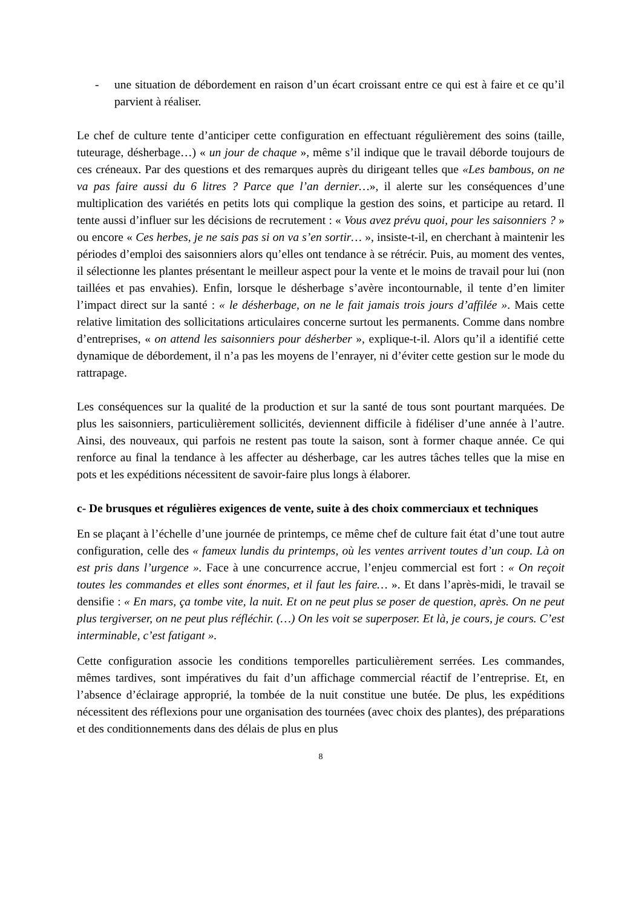- une situation de débordement en raison d’un écart croissant entre ce qui est à faire et ce qu’il parvient à réaliser.
Le chef de culture tente d’anticiper cette configuration en effectuant régulièrement des soins (taille, tuteurage, désherbage…) « un jour de chaque », même s’il indique que le travail déborde toujours de ces créneaux. Par des questions et des remarques auprès du dirigeant telles que «Les bambous, on ne va pas faire aussi du 6 litres ? Parce que l’an dernier…», il alerte sur les conséquences d’une multiplication des variétés en petits lots qui complique la gestion des soins, et participe au retard. Il tente aussi d’influer sur les décisions de recrutement : « Vous avez prévu quoi, pour les saisonniers ? » ou encore « Ces herbes, je ne sais pas si on va s’en sortir… », insiste-t-il, en cherchant à maintenir les périodes d’emploi des saisonniers alors qu’elles ont tendance à se rétrécir. Puis, au moment des ventes, il sélectionne les plantes présentant le meilleur aspect pour la vente et le moins de travail pour lui (non taillées et pas envahies). Enfin, lorsque le désherbage s’avère incontournable, il tente d’en limiter l’impact direct sur la santé : « le désherbage, on ne le fait jamais trois jours d’affilée ». Mais cette relative limitation des sollicitations articulaires concerne surtout les permanents. Comme dans nombre d’entreprises, « on attend les saisonniers pour désherber », explique-t-il. Alors qu’il a identifié cette dynamique de débordement, il n’a pas les moyens de l’enrayer, ni d’éviter cette gestion sur le mode du rattrapage.
Les conséquences sur la qualité de la production et sur la santé de tous sont pourtant marquées. De plus les saisonniers, particulièrement sollicités, deviennent difficile à fidéliser d’une année à l’autre. Ainsi, des nouveaux, qui parfois ne restent pas toute la saison, sont à former chaque année. Ce qui renforce au final la tendance à les affecter au désherbage, car les autres tâches telles que la mise en pots et les expéditions nécessitent de savoir-faire plus longs à élaborer.
c- De brusques et régulières exigences de vente, suite à des choix commerciaux et techniques
En se plaçant à l’échelle d’une journée de printemps, ce même chef de culture fait état d’une tout autre configuration, celle des « fameux lundis du printemps, où les ventes arrivent toutes d’un coup. Là on est pris dans l’urgence ». Face à une concurrence accrue, l’enjeu commercial est fort : « On reçoit toutes les commandes et elles sont énormes, et il faut les faire… ». Et dans l’après-midi, le travail se densifie : « En mars, ça tombe vite, la nuit. Et on ne peut plus se poser de question, après. On ne peut plus tergiverser, on ne peut plus réfléchir. (…) On les voit se superposer. Et là, je cours, je cours. C’est interminable, c’est fatigant ».
Cette configuration associe les conditions temporelles particulièrement serrées. Les commandes, mêmes tardives, sont impératives du fait d’un affichage commercial réactif de l’entreprise. Et, en l’absence d’éclairage approprié, la tombée de la nuit constitue une butée. De plus, les expéditions nécessitent des réflexions pour une organisation des tournées (avec choix des plantes), des préparations et des conditionnements dans des délais de plus en plus
8